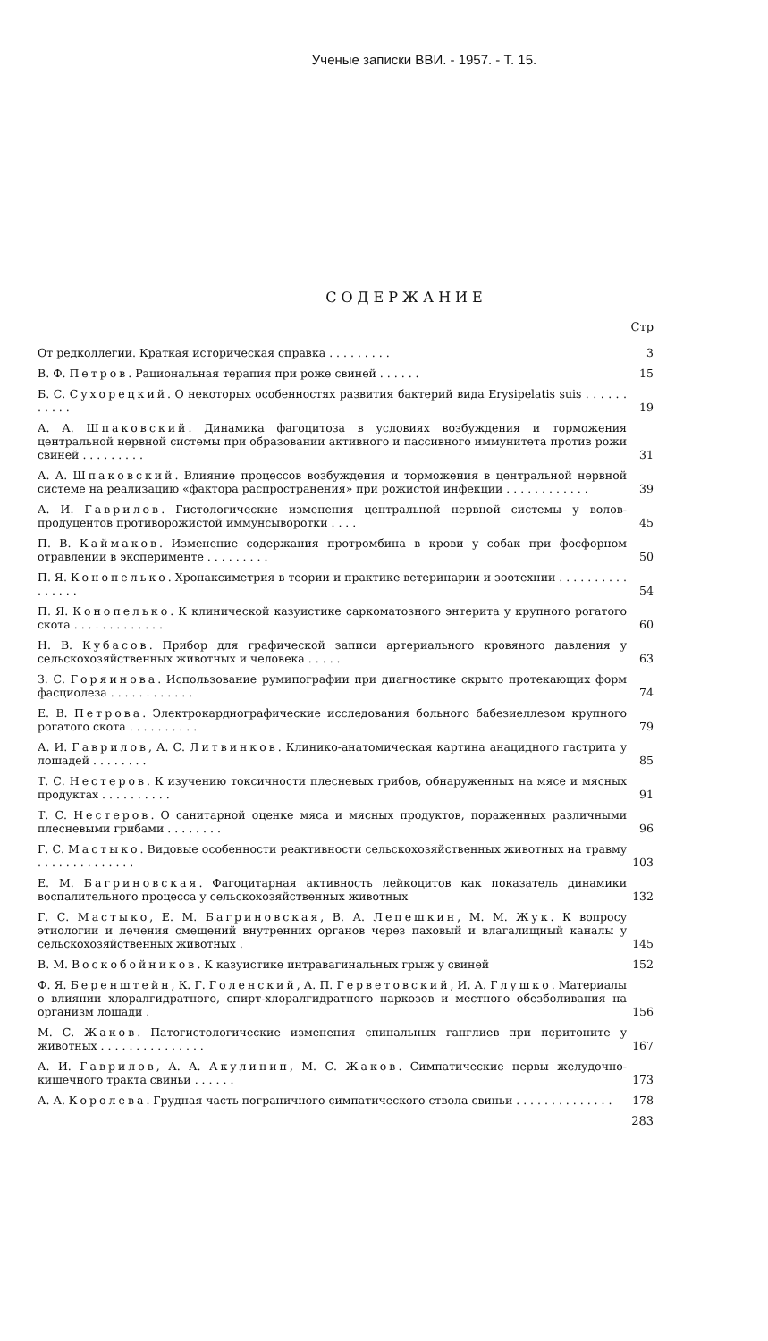Ученые записки ВВИ. - 1957. - Т. 15.
СОДЕРЖАНИЕ
Стр
От редколлегии. Краткая историческая справка . . . . . . . . .
3
В. Ф. Петров. Рациональная терапия при роже свиней . . . . . .
15
Б. С. Сухорецкий. О некоторых особенностях развития бактерий вида Erysipelatis suis . . . . . . . . . . .
19
А. А. Шпаковский. Динамика фагоцитоза в условиях возбуждения и торможения центральной нервной системы при образовании активного и пассивного иммунитета против рожи свиней . . . . . . . . .
31
А. А. Шпаковский. Влияние процессов возбуждения и торможения в центральной нервной системе на реализацию «фактора распространения» при рожистой инфекции . . . . . . . . . . . .
39
А. И. Гаврилов. Гистологические изменения центральной нервной системы у волов-продуцентов противорожистой иммунсыворотки . . . .
45
П. В. Каймаков. Изменение содержания протромбина в крови у собак при фосфорном отравлении в эксперименте . . . . . . . . .
50
П. Я. Конопелько. Хронаксиметрия в теории и практике ветеринарии и зоотехнии . . . . . . . . . . . . . . . .
54
П. Я. Конопелько. К клинической казуистике саркоматозного энтерита у крупного рогатого скота . . . . . . . . . . . . .
60
Н. В. Кубасов. Прибор для графической записи артериального кровяного давления у сельскохозяйственных животных и человека . . . . .
63
З. С. Горяинова. Использование румипографии при диагностике скрыто протекающих форм фасциолеза . . . . . . . . . . . .
74
Е. В. Петрова. Электрокардиографические исследования больного бабезиеллезом крупного рогатого скота . . . . . . . . . .
79
А. И. Гаврилов, А. С. Литвинков. Клинико-анатомическая картина анацидного гастрита у лошадей . . . . . . . .
85
Т. С. Нестеров. К изучению токсичности плесневых грибов, обнаруженных на мясе и мясных продуктах . . . . . . . . . .
91
Т. С. Нестеров. О санитарной оценке мяса и мясных продуктов, пораженных различными плесневыми грибами . . . . . . . .
96
Г. С. Мастыко. Видовые особенности реактивности сельскохозяйственных животных на травму . . . . . . . . . . . . . .
103
Е. М. Багриновская. Фагоцитарная активность лейкоцитов как показатель динамики воспалительного процесса у сельскохозяйственных животных
132
Г. С. Мастыко, Е. М. Багриновская, В. А. Лепешкин, М. М. Жук. К вопросу этиологии и лечения смещений внутренних органов через паховый и влагалищный каналы у сельскохозяйственных животных .
145
В. М. Воскобойников. К казуистике интравагинальных грыж у свиней
152
Ф. Я. Беренштейн, К. Г. Голенский, А. П. Герветовский, И. А. Глушко. Материалы о влиянии хлоралгидратного, спирт-хлоралгидратного наркозов и местного обезболивания на организм лошади .
156
М. С. Жаков. Патогистологические изменения спинальных ганглиев при перитоните у животных . . . . . . . . . . . . . . .
167
А. И. Гаврилов, А. А. Акулинин, М. С. Жаков. Симпатические нервы желудочно-кишечного тракта свиньи . . . . . .
173
А. А. Королева. Грудная часть пограничного симпатического ствола свиньи . . . . . . . . . . . . . .
178
283